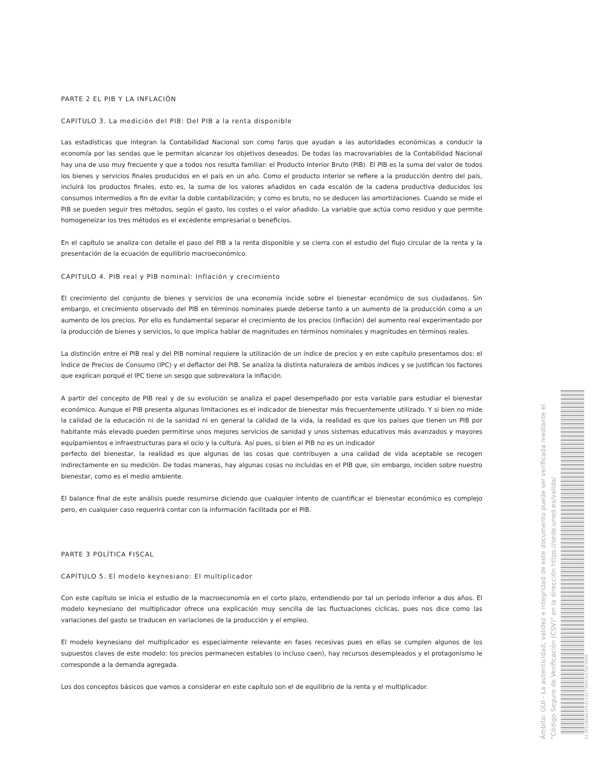PARTE 2 EL PIB Y LA INFLACIÓN
CAPITULO 3. La medición del PIB: Del PIB a la renta disponible
Las estadísticas que integran la Contabilidad Nacional son como faros que ayudan a las autoridades económicas a conducir la economía por las sendas que le permitan alcanzar los objetivos deseados. De todas las macrovariables de la Contabilidad Nacional hay una de uso muy frecuente y que a todos nos resulta familiar: el Producto Interior Bruto (PIB). El PIB es la suma del valor de todos los bienes y servicios finales producidos en el país en un año. Como el producto interior se refiere a la producción dentro del país, incluirá los productos finales, esto es, la suma de los valores añadidos en cada escalón de la cadena productiva deducidos los consumos intermedios a fin de evitar la doble contabilización; y como es bruto, no se deducen las amortizaciones. Cuando se mide el PIB se pueden seguir tres métodos, según el gasto, los costes o el valor añadido. La variable que actúa como residuo y que permite homogeneizar los tres métodos es el excedente empresarial o beneficios.
En el capítulo se analiza con detalle el paso del PIB a la renta disponible y se cierra con el estudio del flujo circular de la renta y la presentación de la ecuación de equilibrio macroeconómico.
CAPITULO 4. PIB real y PIB nominal: Inflación y crecimiento
El crecimiento del conjunto de bienes y servicios de una economía incide sobre el bienestar económico de sus ciudadanos. Sin embargo, el crecimiento observado del PIB en términos nominales puede deberse tanto a un aumento de la producción como a un aumento de los precios. Por ello es fundamental separar el crecimiento de los precios (inflación) del aumento real experimentado por la producción de bienes y servicios, lo que implica hablar de magnitudes en términos nominales y magnitudes en términos reales.
La distinción entre el PIB real y del PIB nominal requiere la utilización de un índice de precios y en este capítulo presentamos dos: el Índice de Precios de Consumo (IPC) y el deflactor del PIB. Se analiza la distinta naturaleza de ambos índices y se justifican los factores que explican porqué el IPC tiene un sesgo que sobrevalora la inflación.
A partir del concepto de PIB real y de su evolución se analiza el papel desempeñado por esta variable para estudiar el bienestar económico. Aunque el PIB presenta algunas limitaciones es el indicador de bienestar más frecuentemente utilizado. Y si bien no mide la calidad de la educación ni de la sanidad ni en general la calidad de la vida, la realidad es que los países que tienen un PIB por habitante más elevado pueden permitirse unos mejores servicios de sanidad y unos sistemas educativos más avanzados y mayores equipamientos e infraestructuras para el ocio y la cultura. Así pues, si bien el PIB no es un indicador
perfecto del bienestar, la realidad es que algunas de las cosas que contribuyen a una calidad de vida aceptable se recogen indirectamente en su medición. De todas maneras, hay algunas cosas no incluidas en el PIB que, sin embargo, inciden sobre nuestro bienestar, como es el medio ambiente.
El balance final de este análisis puede resumirse diciendo que cualquier intento de cuantificar el bienestar económico es complejo pero, en cualquier caso requerirá contar con la información facilitada por el PIB.
PARTE 3 POLÍTICA FISCAL
CAPÍTULO 5. El modelo keynesiano: El multiplicador
Con este capítulo se inicia el estudio de la macroeconomía en el corto plazo, entendiendo por tal un período inferior a dos años. El modelo keynesiano del multiplicador ofrece una explicación muy sencilla de las fluctuaciones cíclicas, pues nos dice como las variaciones del gasto se traducen en variaciones de la producción y el empleo.
El modelo keynesiano del multiplicador es especialmente relevante en fases recesivas pues en ellas se cumplen algunos de los supuestos claves de este modelo: los precios permanecen estables (o incluso caen), hay recursos desempleados y el protagonismo le corresponde a la demanda agregada.
Los dos conceptos básicos que vamos a considerar en este capítulo son el de equilibrio de la renta y el multiplicador.
Ámbito: GUI - La autenticidad, validez e integridad de este documento puede ser verificada mediante el "Código Seguro de Verificación (CSV)" en la dirección https://sede.uned.es/valida/
513E9186A01F641C4273B9C437DF390B